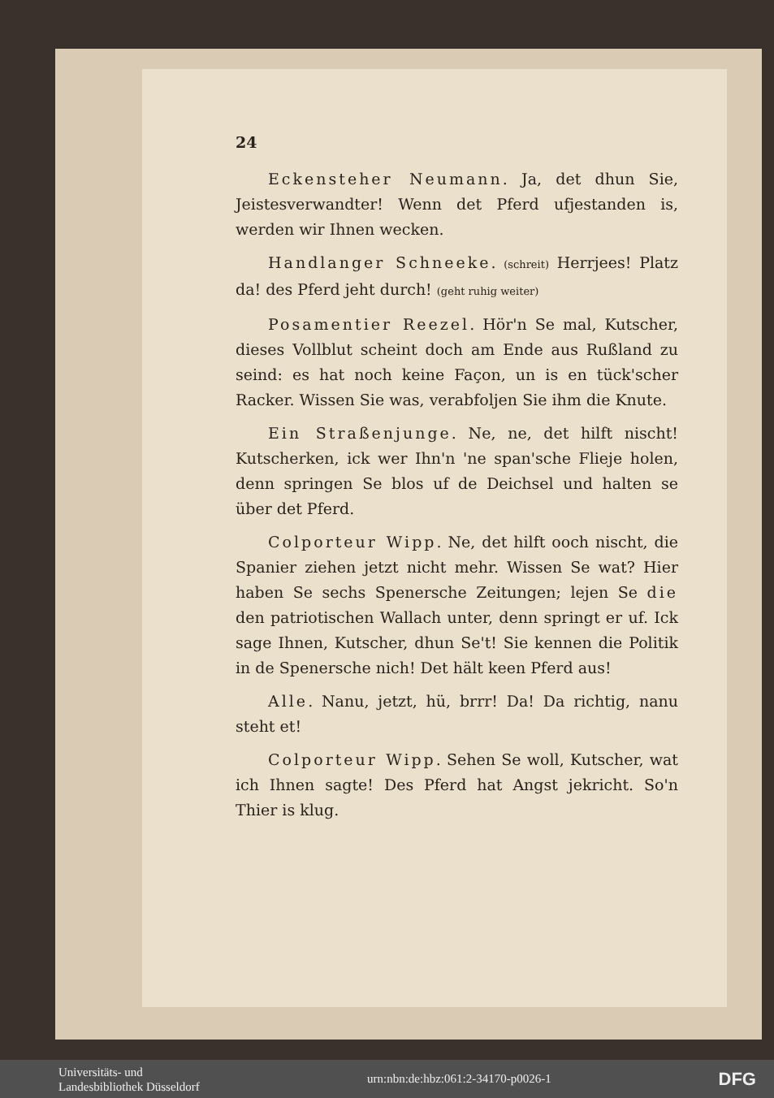24
Eckensteher Neumann. Ja, det dhun Sie, Jeistesverwandter! Wenn det Pferd ufjestanden is, werden wir Ihnen wecken.
Handlanger Schneeke. (schreit) Herrjees! Platz da! des Pferd jeht durch! (geht ruhig weiter)
Posamentier Reezel. Hör'n Se mal, Kutscher, dieses Vollblut scheint doch am Ende aus Rußland zu seind: es hat noch keine Façon, un is en tück'scher Racker. Wissen Sie was, verabfoljen Sie ihm die Knute.
Ein Straßenjunge. Ne, ne, det hilft nischt! Kutscherken, ick wer Ihn'n 'ne span'sche Flieje holen, denn springen Se blos uf de Deichsel und halten se über det Pferd.
Colporteur Wipp. Ne, det hilft ooch nischt, die Spanier ziehen jetzt nicht mehr. Wissen Se wat? Hier haben Se sechs Spenersche Zeitungen; lejen Se die den patriotischen Wallach unter, denn springt er uf. Ick sage Ihnen, Kutscher, dhun Se't! Sie kennen die Politik in de Spenersche nich! Det hält keen Pferd aus!
Alle. Nanu, jetzt, hü, brrr! Da! Da richtig, nanu steht et!
Colporteur Wipp. Sehen Se woll, Kutscher, wat ich Ihnen sagte! Des Pferd hat Angst jekricht. So'n Thier is klug.
Universitäts- und
Landesbibliothek Düsseldorf
urn:nbn:de:hbz:061:2-34170-p0026-1
DFG